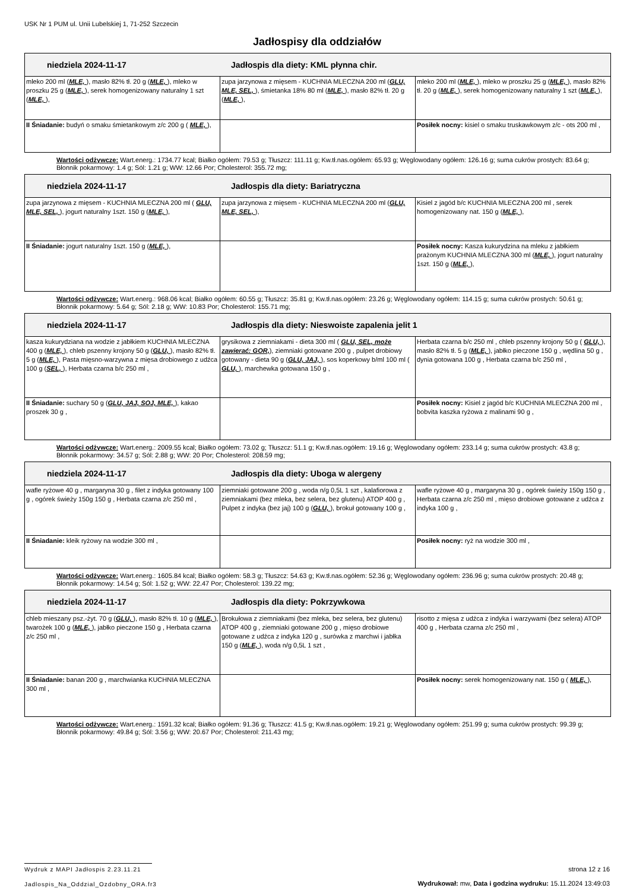USK Nr 1 PUM ul. Unii Lubelskiej 1, 71-252 Szczecin
Jadłospisy dla oddziałów
| niedziela 2024-11-17 Jadłospis dla diety: KML płynna chir. | | |
| mleko 200 ml ( MLE, ), masło 82% tł. 20 g ( MLE, ), mleko w proszku 25 g ( MLE, ), serek homogenizowany naturalny 1 szt ( MLE, ), | zupa jarzynowa z mięsem - KUCHNIA MLECZNA 200 ml ( GLU, MLE, SEL, ), śmietanka 18% 80 ml ( MLE, ), masło 82% tł. 20 g ( MLE, ), | mleko 200 ml ( MLE, ), mleko w proszku 25 g ( MLE, ), masło 82% tł. 20 g ( MLE, ), serek homogenizowany naturalny 1 szt ( MLE, ), |
| II Śniadanie: budyń o smaku śmietankowym z/c 200 g ( MLE, ), | | Posiłek nocny: kisiel o smaku truskawkowym z/c - ots 200 ml , |
Wartości odżywcze: Wart.energ.: 1734.77 kcal; Białko ogółem: 79.53 g; Tłuszcz: 111.11 g; Kw.tł.nas.ogółem: 65.93 g; Węglowodany ogółem: 126.16 g; suma cukrów prostych: 83.64 g; Błonnik pokarmowy: 1.4 g; Sól: 1.21 g; WW: 12.66 Por; Cholesterol: 355.72 mg;
| niedziela 2024-11-17 Jadłospis dla diety: Bariatryczna | | |
| zupa jarzynowa z mięsem - KUCHNIA MLECZNA 200 ml ( GLU, MLE, SEL, ), jogurt naturalny 1szt. 150 g ( MLE, ), | zupa jarzynowa z mięsem - KUCHNIA MLECZNA 200 ml ( GLU, MLE, SEL, ), | Kisiel z jagód b/c KUCHNIA MLECZNA 200 ml , serek homogenizowany nat. 150 g ( MLE, ), |
| II Śniadanie: jogurt naturalny 1szt. 150 g ( MLE, ), | | Posiłek nocny: Kasza kukurydzina na mleku z jabłkiem prażonym KUCHNIA MLECZNA 300 ml ( MLE, ), jogurt naturalny 1szt. 150 g ( MLE, ), |
Wartości odżywcze: Wart.energ.: 968.06 kcal; Białko ogółem: 60.55 g; Tłuszcz: 35.81 g; Kw.tł.nas.ogółem: 23.26 g; Węglowodany ogółem: 114.15 g; suma cukrów prostych: 50.61 g; Błonnik pokarmowy: 5.64 g; Sól: 2.18 g; WW: 10.83 Por; Cholesterol: 155.71 mg;
| niedziela 2024-11-17 Jadłospis dla diety: Nieswoiste zapalenia jelit 1 | | |
| kasza kukurydziana na wodzie z jabłkiem KUCHNIA MLECZNA 400 g ( MLE, ), chleb pszenny krojony 50 g ( GLU, ), masło 82% tł. 5 g ( MLE, ), Pasta mięsno-warzywna z mięsa drobiowego z udźca 100 g ( SEL, ), Herbata czarna b/c 250 ml , | grysikowa z ziemniakami - dieta 300 ml ( GLU, SEL, może zawierać: GOR, ), ziemniaki gotowane 200 g , pulpet drobiowy gotowany - dieta 90 g ( GLU, JAJ, ), sos koperkowy b/ml 100 ml ( GLU, ), marchewka gotowana 150 g , | Herbata czarna b/c 250 ml , chleb pszenny krojony 50 g ( GLU, ), masło 82% tł. 5 g ( MLE, ), jabłko pieczone 150 g , wędlina 50 g , dynia gotowana 100 g , Herbata czarna b/c 250 ml , |
| II Śniadanie: suchary 50 g ( GLU, JAJ, SOJ, MLE, ), kakao proszek 30 g , | | Posiłek nocny: Kisiel z jagód b/c KUCHNIA MLECZNA 200 ml , bobvita kaszka ryżowa z malinami 90 g , |
Wartości odżywcze: Wart.energ.: 2009.55 kcal; Białko ogółem: 73.02 g; Tłuszcz: 51.1 g; Kw.tł.nas.ogółem: 19.16 g; Węglowodany ogółem: 233.14 g; suma cukrów prostych: 43.8 g; Błonnik pokarmowy: 34.57 g; Sól: 2.88 g; WW: 20 Por; Cholesterol: 208.59 mg;
| niedziela 2024-11-17 Jadłospis dla diety: Uboga w alergeny | | |
| wafle ryżowe 40 g , margaryna 30 g , filet z indyka gotowany 100 g , ogórek świeży 150g 150 g , Herbata czarna z/c 250 ml , | ziemniaki gotowane 200 g , woda n/g 0,5L 1 szt , kalafiorowa z ziemniakami (bez mleka, bez selera, bez glutenu) ATOP 400 g , Pulpet z indyka (bez jaj) 100 g ( GLU, ), brokuł gotowany 100 g , | wafle ryżowe 40 g , margaryna 30 g , ogórek świeży 150g 150 g , Herbata czarna z/c 250 ml , mięso drobiowe gotowane z udźca z indyka 100 g , |
| II Śniadanie: kleik ryżowy na wodzie 300 ml , | | Posiłek nocny: ryż na wodzie 300 ml , |
Wartości odżywcze: Wart.energ.: 1605.84 kcal; Białko ogółem: 58.3 g; Tłuszcz: 54.63 g; Kw.tł.nas.ogółem: 52.36 g; Węglowodany ogółem: 236.96 g; suma cukrów prostych: 20.48 g; Błonnik pokarmowy: 14.54 g; Sól: 1.52 g; WW: 22.47 Por; Cholesterol: 139.22 mg;
| niedziela 2024-11-17 Jadłospis dla diety: Pokrzywkowa | | |
| chleb mieszany psz.-żyt. 70 g ( GLU, ), masło 82% tł. 10 g ( MLE, ), twarożek 100 g ( MLE, ), jabłko pieczone 150 g , Herbata czarna z/c 250 ml , | Brokułowa z ziemniakami (bez mleka, bez selera, bez glutenu) ATOP 400 g , ziemniaki gotowane 200 g , mięso drobiowe gotowane z udźca z indyka 120 g , surówka z marchwi i jabłka 150 g ( MLE, ), woda n/g 0,5L 1 szt , | risotto z mięsa z udźca z indyka i warzywami (bez selera) ATOP 400 g , Herbata czarna z/c 250 ml , |
| II Śniadanie: banan 200 g , marchwianka KUCHNIA MLECZNA 300 ml , | | Posiłek nocny: serek homogenizowany nat. 150 g ( MLE, ), |
Wartości odżywcze: Wart.energ.: 1591.32 kcal; Białko ogółem: 91.36 g; Tłuszcz: 41.5 g; Kw.tł.nas.ogółem: 19.21 g; Węglowodany ogółem: 251.99 g; suma cukrów prostych: 99.39 g; Błonnik pokarmowy: 49.84 g; Sól: 3.56 g; WW: 20.67 Por; Cholesterol: 211.43 mg;
Wydruk z MAPI Jadłospis 2.23.11.21
Jadlospis_Na_Oddzial_Ozdobny_ORA.fr3
strona 12 z 16
Wydrukował: mw, Data i godzina wydruku: 15.11.2024 13:49:03